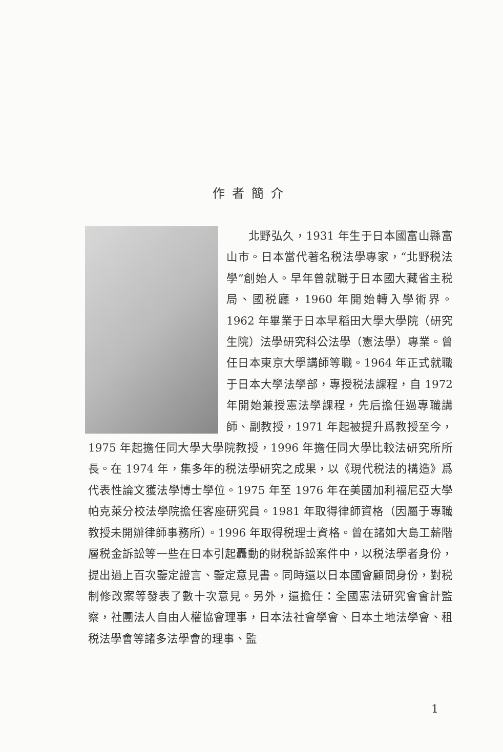作者簡介
北野弘久，1931 年生于日本國富山縣富山市。日本當代著名税法學專家，“北野税法學”創始人。早年曾就職于日本國大藏省主税局、國税廳，1960 年開始轉入學術界。1962 年畢業于日本早稻田大學大學院（研究生院）法學研究科公法學（憲法學）專業。曾任日本東京大學講師等職。1964 年正式就職于日本大學法學部，專授税法課程，自 1972 年開始兼授憲法學課程，先后擔任過專職講師、副教授，1971 年起被提升爲教授至今，1975 年起擔任同大學大學院教授，1996 年擔任同大學比較法研究所所長。在 1974 年，集多年的税法學研究之成果，以《現代税法的構造》爲代表性論文獲法學博士學位。1975 年至 1976 年在美國加利福尼亞大學帕克萊分校法學院擔任客座研究員。1981 年取得律師資格（因屬于專職教授未開辦律師事務所）。1996 年取得税理士資格。曾在諸如大島工薪階層税金訴訟等一些在日本引起轟動的財税訴訟案件中，以税法學者身份，提出過上百次鑒定證言、鑒定意見書。同時還以日本國會顧問身份，對税制修改案等發表了數十次意見。另外，還擔任：全國憲法研究會會計監察，社團法人自由人權協會理事，日本法社會學會、日本土地法學會、租税法學會等諸多法學會的理事、監
1